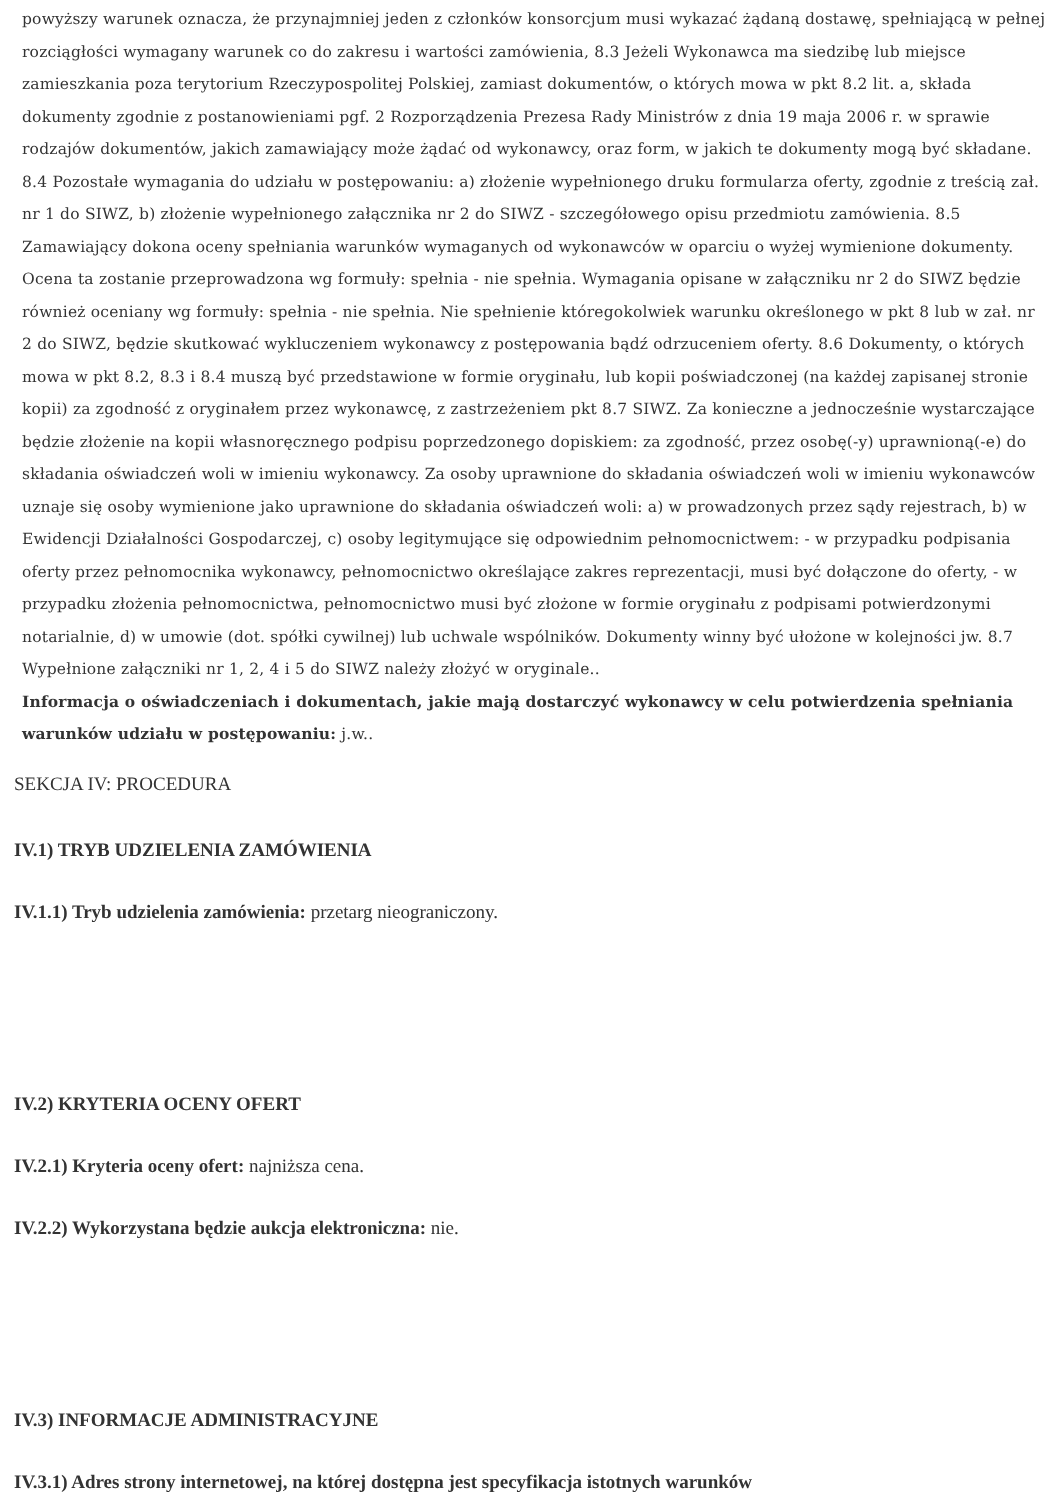powyższy warunek oznacza, że przynajmniej jeden z członków konsorcjum musi wykazać żądaną dostawę, spełniającą w pełnej rozciągłości wymagany warunek co do zakresu i wartości zamówienia, 8.3 Jeżeli Wykonawca ma siedzibę lub miejsce zamieszkania poza terytorium Rzeczypospolitej Polskiej, zamiast dokumentów, o których mowa w pkt 8.2 lit. a, składa dokumenty zgodnie z postanowieniami pgf. 2 Rozporządzenia Prezesa Rady Ministrów z dnia 19 maja 2006 r. w sprawie rodzajów dokumentów, jakich zamawiający może żądać od wykonawcy, oraz form, w jakich te dokumenty mogą być składane. 8.4 Pozostałe wymagania do udziału w postępowaniu: a) złożenie wypełnionego druku formularza oferty, zgodnie z treścią zał. nr 1 do SIWZ, b) złożenie wypełnionego załącznika nr 2 do SIWZ - szczegółowego opisu przedmiotu zamówienia. 8.5 Zamawiający dokona oceny spełniania warunków wymaganych od wykonawców w oparciu o wyżej wymienione dokumenty. Ocena ta zostanie przeprowadzona wg formuły: spełnia - nie spełnia. Wymagania opisane w załączniku nr 2 do SIWZ będzie również oceniany wg formuły: spełnia - nie spełnia. Nie spełnienie któregokolwiek warunku określonego w pkt 8 lub w zał. nr 2 do SIWZ, będzie skutkować wykluczeniem wykonawcy z postępowania bądź odrzuceniem oferty. 8.6 Dokumenty, o których mowa w pkt 8.2, 8.3 i 8.4 muszą być przedstawione w formie oryginału, lub kopii poświadczonej (na każdej zapisanej stronie kopii) za zgodność z oryginałem przez wykonawcę, z zastrzeżeniem pkt 8.7 SIWZ. Za konieczne a jednocześnie wystarczające będzie złożenie na kopii własnoręcznego podpisu poprzedzonego dopiskiem: za zgodność, przez osobę(-y) uprawnioną(-e) do składania oświadczeń woli w imieniu wykonawcy. Za osoby uprawnione do składania oświadczeń woli w imieniu wykonawców uznaje się osoby wymienione jako uprawnione do składania oświadczeń woli: a) w prowadzonych przez sądy rejestrach, b) w Ewidencji Działalności Gospodarczej, c) osoby legitymujące się odpowiednim pełnomocnictwem: - w przypadku podpisania oferty przez pełnomocnika wykonawcy, pełnomocnictwo określające zakres reprezentacji, musi być dołączone do oferty, - w przypadku złożenia pełnomocnictwa, pełnomocnictwo musi być złożone w formie oryginału z podpisami potwierdzonymi notarialnie, d) w umowie (dot. spółki cywilnej) lub uchwale wspólników. Dokumenty winny być ułożone w kolejności jw. 8.7 Wypełnione załączniki nr 1, 2, 4 i 5 do SIWZ należy złożyć w oryginale..
Informacja o oświadczeniach i dokumentach, jakie mają dostarczyć wykonawcy w celu potwierdzenia spełniania warunków udziału w postępowaniu: j.w..
SEKCJA IV: PROCEDURA
IV.1) TRYB UDZIELENIA ZAMÓWIENIA
IV.1.1) Tryb udzielenia zamówienia: przetarg nieograniczony.
IV.2) KRYTERIA OCENY OFERT
IV.2.1) Kryteria oceny ofert: najniższa cena.
IV.2.2) Wykorzystana będzie aukcja elektroniczna: nie.
IV.3) INFORMACJE ADMINISTRACYJNE
IV.3.1) Adres strony internetowej, na której dostępna jest specyfikacja istotnych warunków